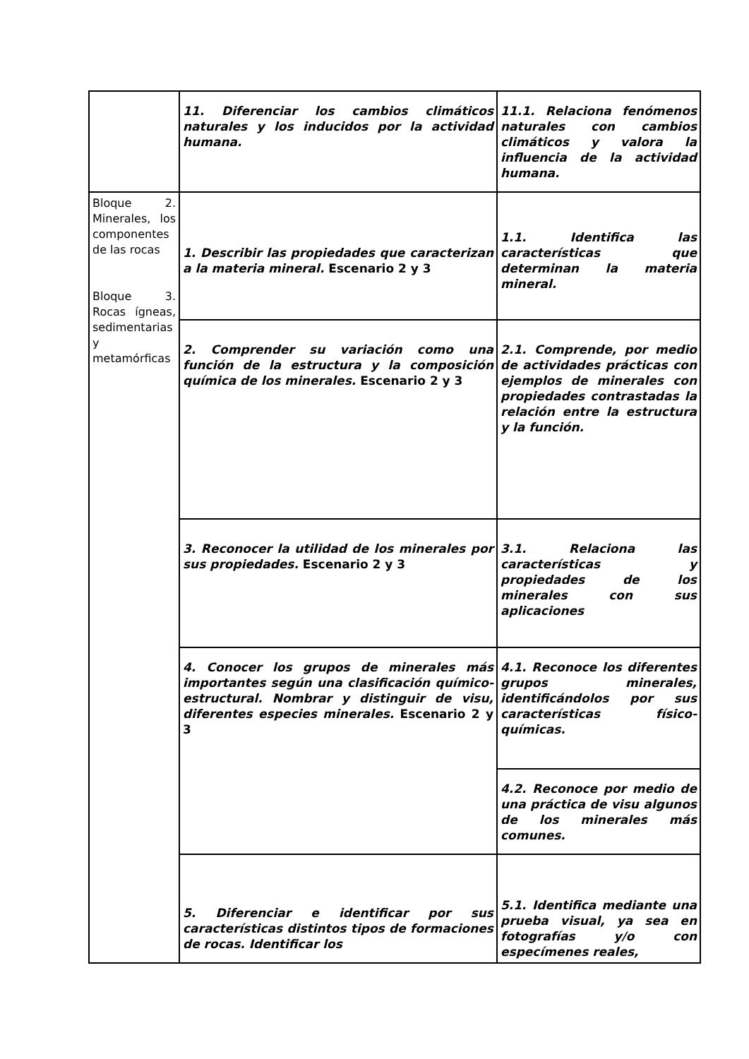| | 11. Diferenciar los cambios climáticos naturales y los inducidos por la actividad humana. | 11.1. Relaciona fenómenos naturales con cambios climáticos y valora la influencia de la actividad humana. |
| Bloque 2. Minerales, los componentes de las rocas Bloque 3. Rocas ígneas, sedimentarias y metamórficas | 1. Describir las propiedades que caracterizan a la materia mineral. Escenario 2 y 3 | 1.1. Identifica las características que determinan la materia mineral. |
| | 2. Comprender su variación como una función de la estructura y la composición química de los minerales. Escenario 2 y 3 | 2.1. Comprende, por medio de actividades prácticas con ejemplos de minerales con propiedades contrastadas la relación entre la estructura y la función. |
| | 3. Reconocer la utilidad de los minerales por sus propiedades. Escenario 2 y 3 | 3.1. Relaciona las características y propiedades de los minerales con sus aplicaciones |
| | 4. Conocer los grupos de minerales más importantes según una clasificación químico-estructural. Nombrar y distinguir de visu, diferentes especies minerales. Escenario 2 y 3 | 4.1. Reconoce los diferentes grupos minerales, identificándolos por sus características físico-químicas. |
| | | 4.2. Reconoce por medio de una práctica de visu algunos de los minerales más comunes. |
| | 5. Diferenciar e identificar por sus características distintos tipos de formaciones de rocas. Identificar los | 5.1. Identifica mediante una prueba visual, ya sea en fotografías y/o con especímenes reales, |